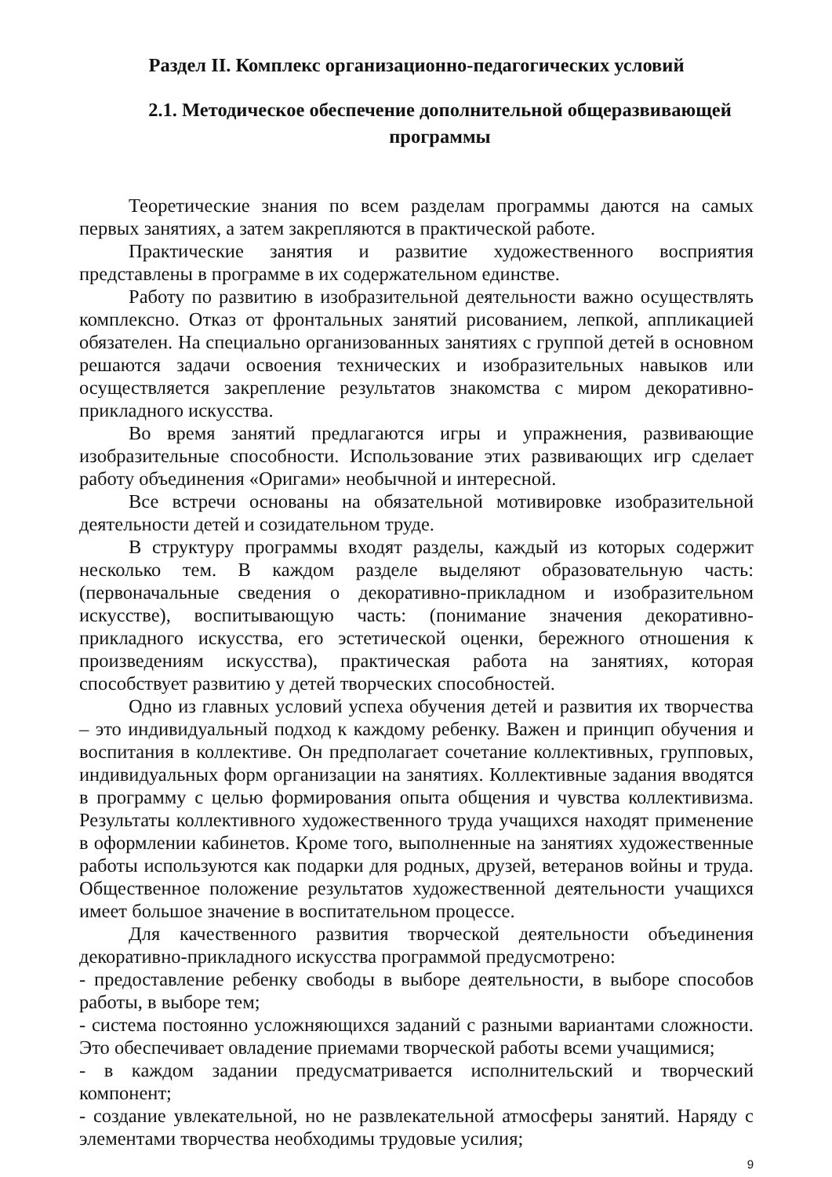Раздел II. Комплекс организационно-педагогических условий
2.1. Методическое обеспечение дополнительной общеразвивающей программы
Теоретические знания по всем разделам программы даются на самых первых занятиях, а затем закрепляются в практической работе.
Практические занятия и развитие художественного восприятия представлены в программе в их содержательном единстве.
Работу по развитию в изобразительной деятельности важно осуществлять комплексно. Отказ от фронтальных занятий рисованием, лепкой, аппликацией обязателен. На специально организованных занятиях с группой детей в основном решаются задачи освоения технических и изобразительных навыков или осуществляется закрепление результатов знакомства с миром декоративно-прикладного искусства.
Во время занятий предлагаются игры и упражнения, развивающие изобразительные способности. Использование этих развивающих игр сделает работу объединения «Оригами» необычной и интересной.
Все встречи основаны на обязательной мотивировке изобразительной деятельности детей и созидательном труде.
В структуру программы входят разделы, каждый из которых содержит несколько тем. В каждом разделе выделяют образовательную часть: (первоначальные сведения о декоративно-прикладном и изобразительном искусстве), воспитывающую часть: (понимание значения декоративно-прикладного искусства, его эстетической оценки, бережного отношения к произведениям искусства), практическая работа на занятиях, которая способствует развитию у детей творческих способностей.
Одно из главных условий успеха обучения детей и развития их творчества – это индивидуальный подход к каждому ребенку. Важен и принцип обучения и воспитания в коллективе. Он предполагает сочетание коллективных, групповых, индивидуальных форм организации на занятиях. Коллективные задания вводятся в программу с целью формирования опыта общения и чувства коллективизма. Результаты коллективного художественного труда учащихся находят применение в оформлении кабинетов. Кроме того, выполненные на занятиях художественные работы используются как подарки для родных, друзей, ветеранов войны и труда. Общественное положение результатов художественной деятельности учащихся имеет большое значение в воспитательном процессе.
Для качественного развития творческой деятельности объединения декоративно-прикладного искусства программой предусмотрено:
- предоставление ребенку свободы в выборе деятельности, в выборе способов работы, в выборе тем;
- система постоянно усложняющихся заданий с разными вариантами сложности. Это обеспечивает овладение приемами творческой работы всеми учащимися;
- в каждом задании предусматривается исполнительский и творческий компонент;
- создание увлекательной, но не развлекательной атмосферы занятий. Наряду с элементами творчества необходимы трудовые усилия;
9